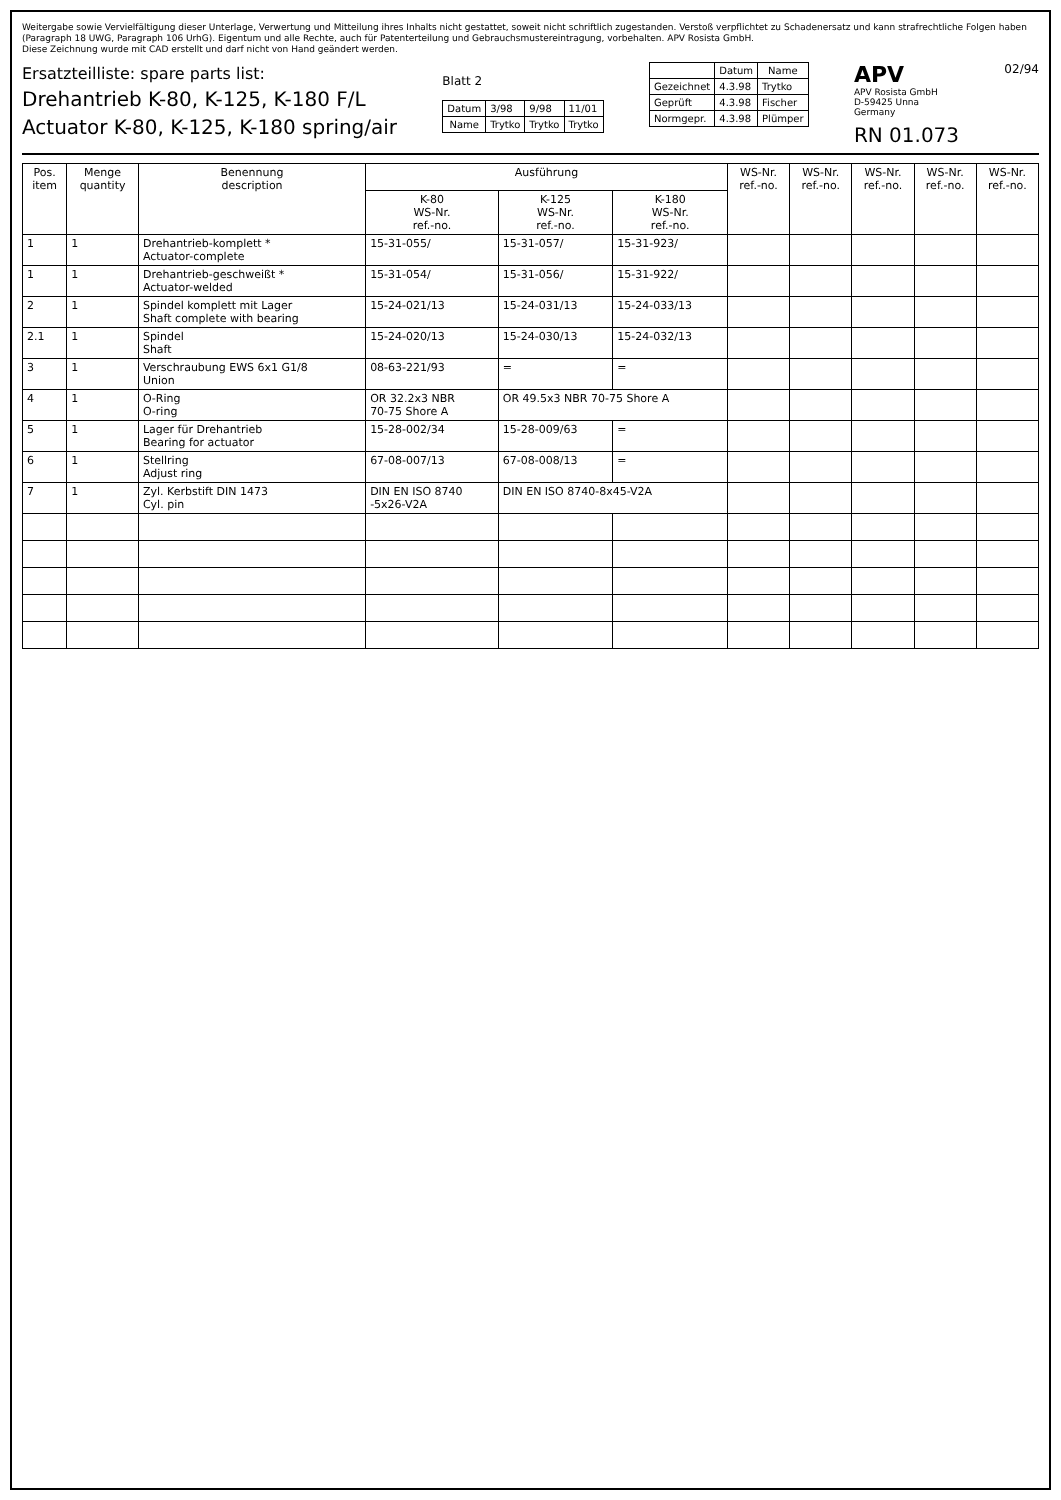Weitergabe sowie Vervielfältigung dieser Unterlage, Verwertung und Mitteilung ihres Inhalts nicht gestattet, soweit nicht schriftlich zugestanden. Verstoß verpflichtet zu Schadenersatz und kann strafrechtliche Folgen haben (Paragraph 18 UWG, Paragraph 106 UrhG). Eigentum und alle Rechte, auch für Patenterteilung und Gebrauchsmustereintragung, vorbehalten. APV Rosista GmbH.
Diese Zeichnung wurde mit CAD erstellt und darf nicht von Hand geändert werden.
Ersatzteilliste: spare parts list:
Drehantrieb K-80, K-125, K-180 F/L
Actuator K-80, K-125, K-180 spring/air
Blatt 2
| Datum | 3/98 | 9/98 | 11/01 |
| Name | Trytko | Trytko | Trytko |
| | Datum | Name |
| --- | --- | --- |
| Gezeichnet | 4.3.98 | Trytko |
| Geprüft | 4.3.98 | Fischer |
| Normgepr. | 4.3.98 | Plümper |
APV
APV Rosista GmbH
D-59425 Unna
Germany
RN 01.073
02/94
| Pos. item | Menge quantity | Benennung description | Ausführung | | | WS-Nr. ref.-no. | WS-Nr. ref.-no. | WS-Nr. ref.-no. | WS-Nr. ref.-no. | WS-Nr. ref.-no. |
| --- | --- | --- | --- | --- | --- | --- | --- | --- | --- | --- |
| | | | K-80 WS-Nr. ref.-no. | K-125 WS-Nr. ref.-no. | K-180 WS-Nr. ref.-no. | | | | | |
| 1 | 1 | Drehantrieb-komplett * Actuator-complete | 15-31-055/ | 15-31-057/ | 15-31-923/ | | | | | |
| 1 | 1 | Drehantrieb-geschweißt * Actuator-welded | 15-31-054/ | 15-31-056/ | 15-31-922/ | | | | | |
| 2 | 1 | Spindel komplett mit Lager Shaft complete with bearing | 15-24-021/13 | 15-24-031/13 | 15-24-033/13 | | | | | |
| 2.1 | 1 | Spindel Shaft | 15-24-020/13 | 15-24-030/13 | 15-24-032/13 | | | | | |
| 3 | 1 | Verschraubung EWS 6x1 G1/8 Union | 08-63-221/93 | = | = | | | | | |
| 4 | 1 | O-Ring O-ring | OR 32.2x3 NBR 70-75 Shore A | OR 49.5x3 NBR 70-75 Shore A | | | | | | |
| 5 | 1 | Lager für Drehantrieb Bearing for actuator | 15-28-002/34 | 15-28-009/63 | = | | | | | |
| 6 | 1 | Stellring Adjust ring | 67-08-007/13 | 67-08-008/13 | = | | | | | |
| 7 | 1 | Zyl. Kerbstift DIN 1473 Cyl. pin | DIN EN ISO 8740 -5x26-V2A | DIN EN ISO 8740-8x45-V2A | | | | | | |